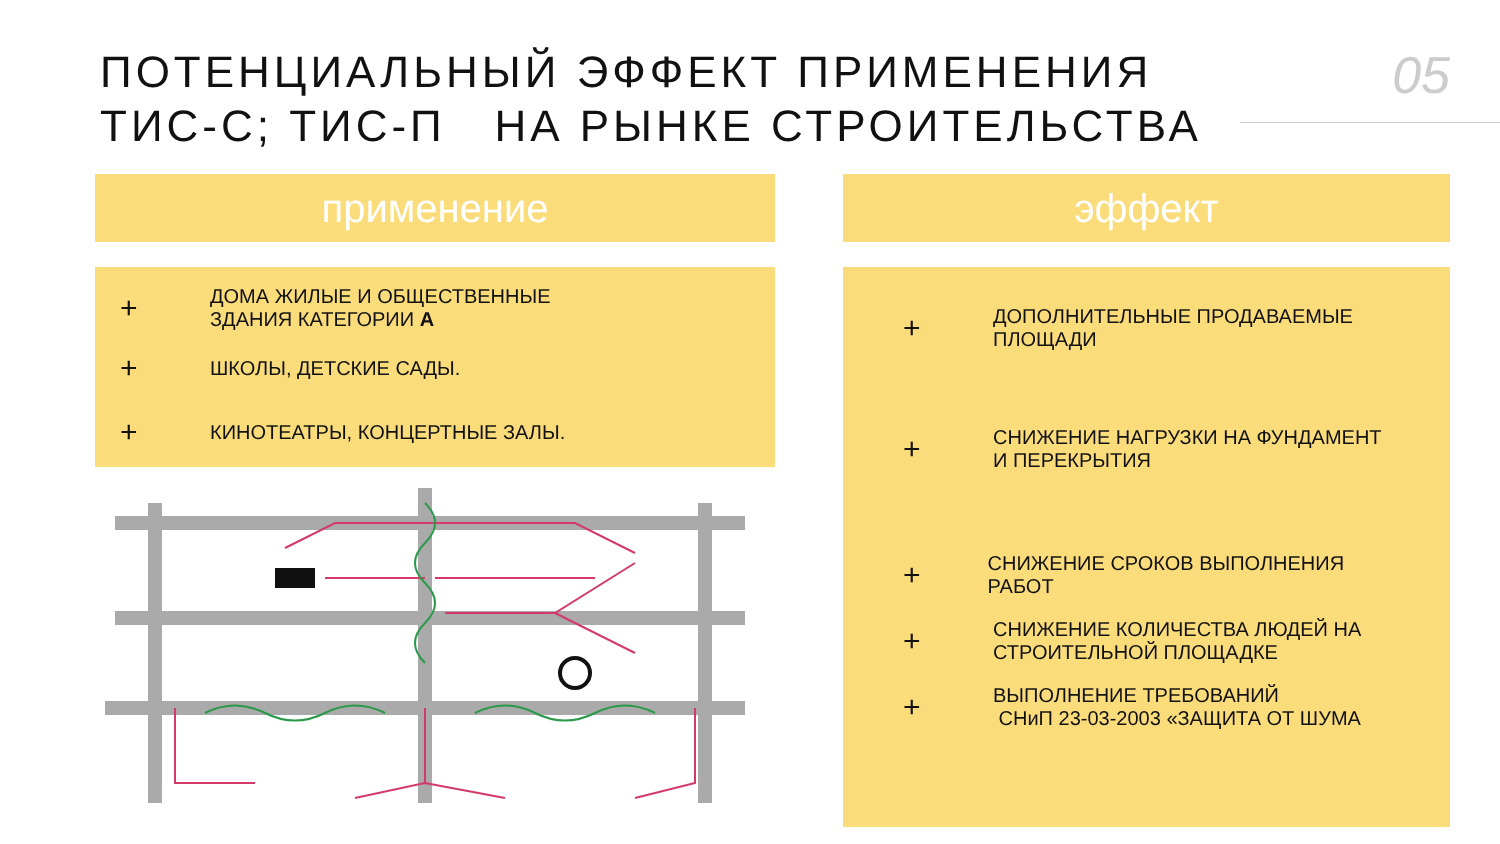ПОТЕНЦИАЛЬНЫЙ ЭФФЕКТ ПРИМЕНЕНИЯ
ТИС-С; ТИС-П НА РЫНКЕ СТРОИТЕЛЬСТВА
05
применение
+ ДОМА ЖИЛЫЕ И ОБЩЕСТВЕННЫЕ
ЗДАНИЯ КАТЕГОРИИ А
+ ШКОЛЫ, ДЕТСКИЕ САДЫ.
+ КИНОТЕАТРЫ, КОНЦЕРТНЫЕ ЗАЛЫ.
эффект
+ ДОПОЛНИТЕЛЬНЫЕ ПРОДАВАЕМЫЕ
ПЛОЩАДИ
+ СНИЖЕНИЕ НАГРУЗКИ НА ФУНДАМЕНТ
И ПЕРЕКРЫТИЯ
+ СНИЖЕНИЕ СРОКОВ ВЫПОЛНЕНИЯ РАБОТ
+ СНИЖЕНИЕ КОЛИЧЕСТВА ЛЮДЕЙ НА
СТРОИТЕЛЬНОЙ ПЛОЩАДКЕ
+ ВЫПОЛНЕНИЕ ТРЕБОВАНИЙ
СНиП 23-03-2003 «ЗАЩИТА ОТ ШУМА